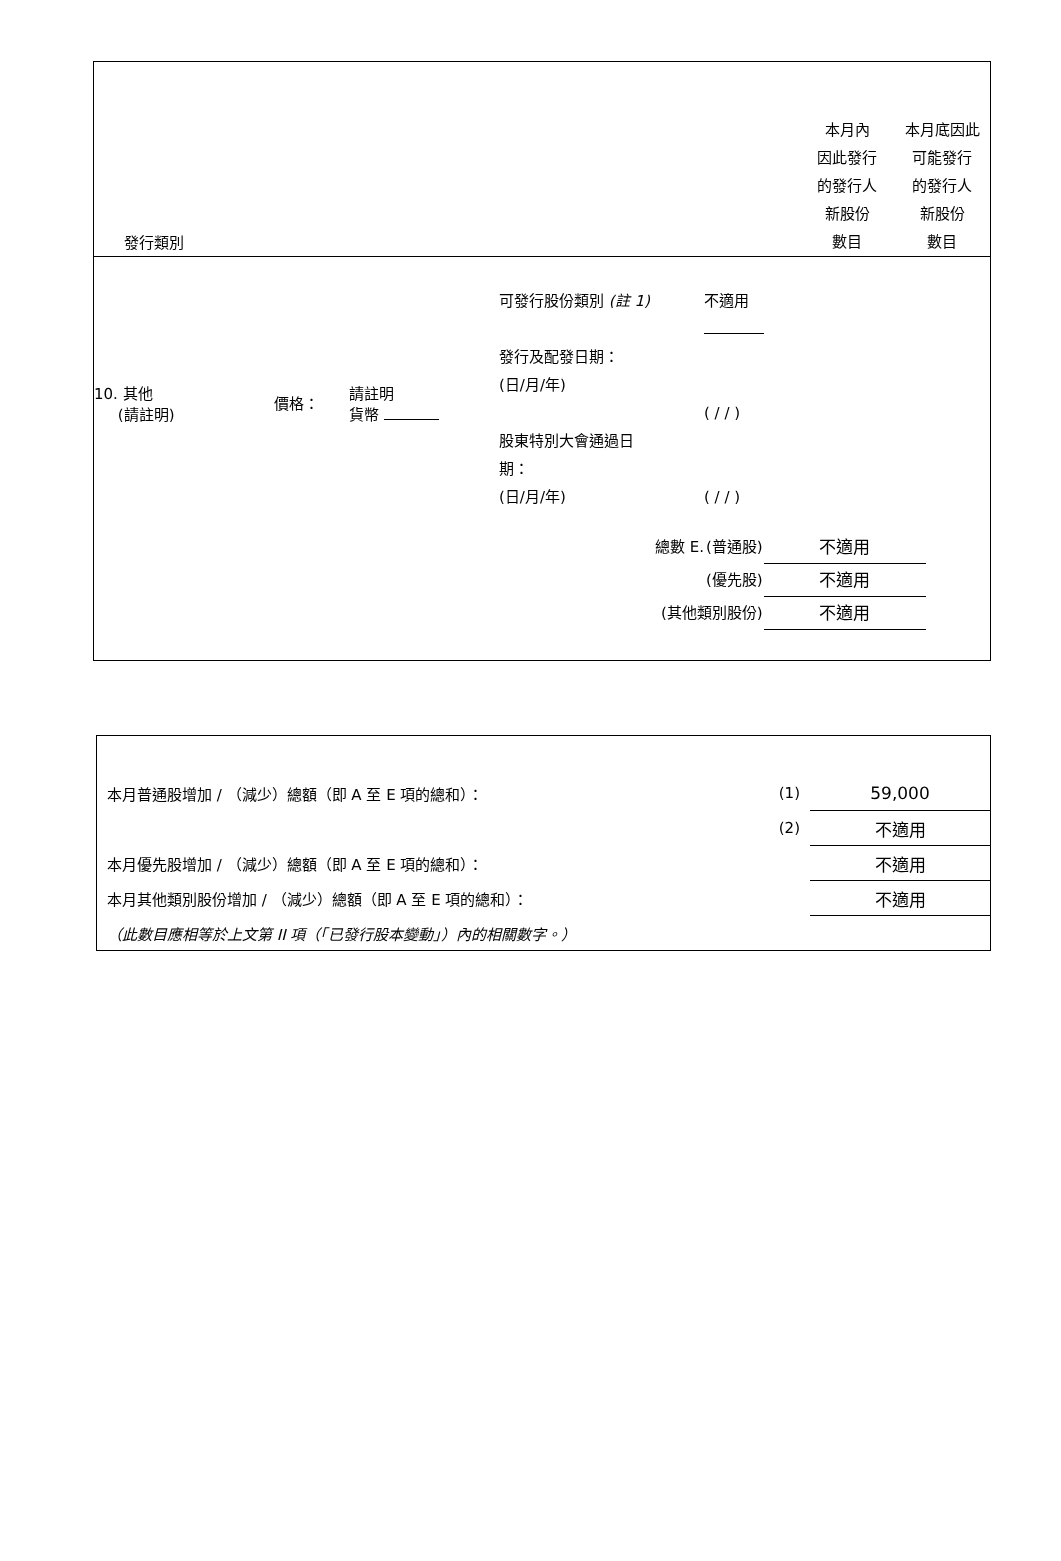發行類別
本月內
因此發行
的發行人
新股份
數目
本月底因此
可能發行
的發行人
新股份
數目
10. 其他
(請註明)
價格：
請註明
貨幣
可發行股份類別 (註 1)
發行及配發日期：
(日/月/年)
股東特別大會通過日
期：
(日/月/年)
不適用
( / / )
( / / )
| 總數 E. | (普通股) | 不適用 |
| | (優先股) | 不適用 |
| (其他類別股份) | | 不適用 |
| 本月普通股增加 / （減少）總額（即 A 至 E 項的總和）： | (1) | 59,000 |
| | (2) | 不適用 |
| 本月優先股增加 / （減少）總額（即 A 至 E 項的總和）： | | 不適用 |
| 本月其他類別股份增加 / （減少）總額（即 A 至 E 項的總和）： | | 不適用 |
| （此數目應相等於上文第 II 項（「已發行股本變動」）內的相關數字。） | | |